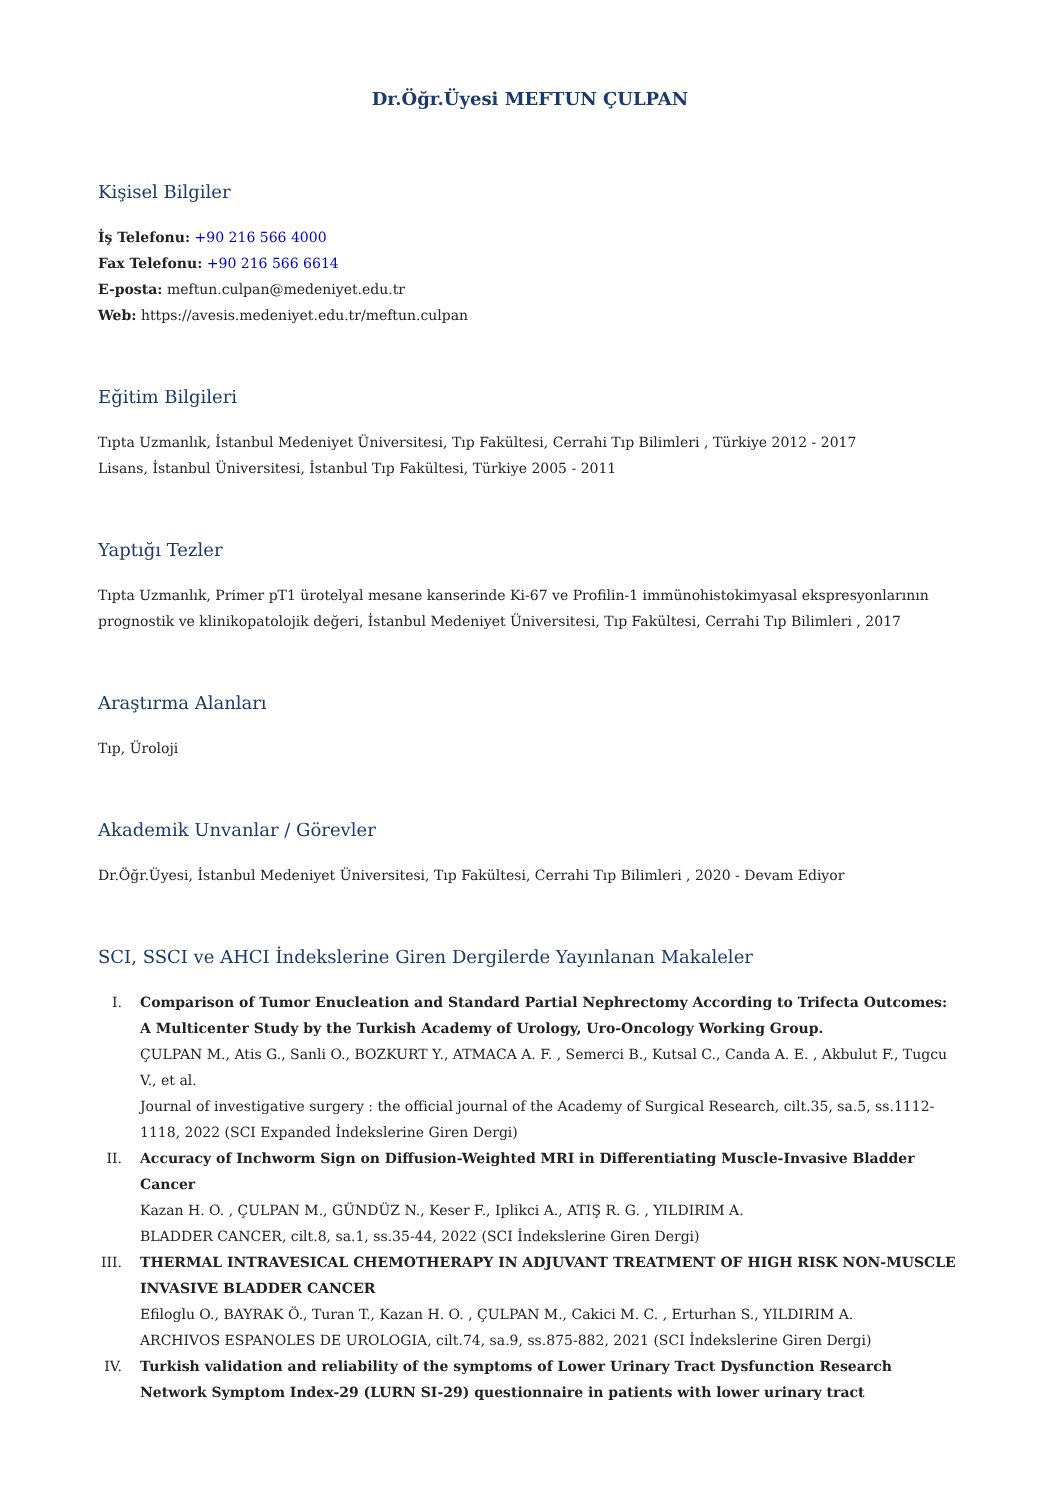Dr.Öğr.Üyesi MEFTUN ÇULPAN
Kişisel Bilgiler
İş Telefonu: +90 216 566 4000
Fax Telefonu: +90 216 566 6614
E-posta: meftun.culpan@medeniyet.edu.tr
Web: https://avesis.medeniyet.edu.tr/meftun.culpan
Eğitim Bilgileri
Tıpta Uzmanlık, İstanbul Medeniyet Üniversitesi, Tıp Fakültesi, Cerrahi Tıp Bilimleri , Türkiye 2012 - 2017
Lisans, İstanbul Üniversitesi, İstanbul Tıp Fakültesi, Türkiye 2005 - 2011
Yaptığı Tezler
Tıpta Uzmanlık, Primer pT1 ürotelyal mesane kanserinde Ki-67 ve Profilin-1 immünohistokimyasal ekspresyonlarının prognostik ve klinikopatolojik değeri, İstanbul Medeniyet Üniversitesi, Tıp Fakültesi, Cerrahi Tıp Bilimleri , 2017
Araştırma Alanları
Tıp, Üroloji
Akademik Unvanlar / Görevler
Dr.Öğr.Üyesi, İstanbul Medeniyet Üniversitesi, Tıp Fakültesi, Cerrahi Tıp Bilimleri , 2020 - Devam Ediyor
SCI, SSCI ve AHCI İndekslerine Giren Dergilerde Yayınlanan Makaleler
I. Comparison of Tumor Enucleation and Standard Partial Nephrectomy According to Trifecta Outcomes: A Multicenter Study by the Turkish Academy of Urology, Uro-Oncology Working Group.
ÇULPAN M., Atis G., Sanli O., BOZKURT Y., ATMACA A. F. , Semerci B., Kutsal C., Canda A. E. , Akbulut F., Tugcu V., et al.
Journal of investigative surgery : the official journal of the Academy of Surgical Research, cilt.35, sa.5, ss.1112-1118, 2022 (SCI Expanded İndekslerine Giren Dergi)
II. Accuracy of Inchworm Sign on Diffusion-Weighted MRI in Differentiating Muscle-Invasive Bladder Cancer
Kazan H. O. , ÇULPAN M., GÜNDÜZ N., Keser F., Iplikci A., ATIŞ R. G. , YILDIRIM A.
BLADDER CANCER, cilt.8, sa.1, ss.35-44, 2022 (SCI İndekslerine Giren Dergi)
III. THERMAL INTRAVESICAL CHEMOTHERAPY IN ADJUVANT TREATMENT OF HIGH RISK NON-MUSCLE INVASIVE BLADDER CANCER
Efiloglu O., BAYRAK Ö., Turan T., Kazan H. O. , ÇULPAN M., Cakici M. C. , Erturhan S., YILDIRIM A.
ARCHIVOS ESPANOLES DE UROLOGIA, cilt.74, sa.9, ss.875-882, 2021 (SCI İndekslerine Giren Dergi)
IV. Turkish validation and reliability of the symptoms of Lower Urinary Tract Dysfunction Research Network Symptom Index-29 (LURN SI-29) questionnaire in patients with lower urinary tract